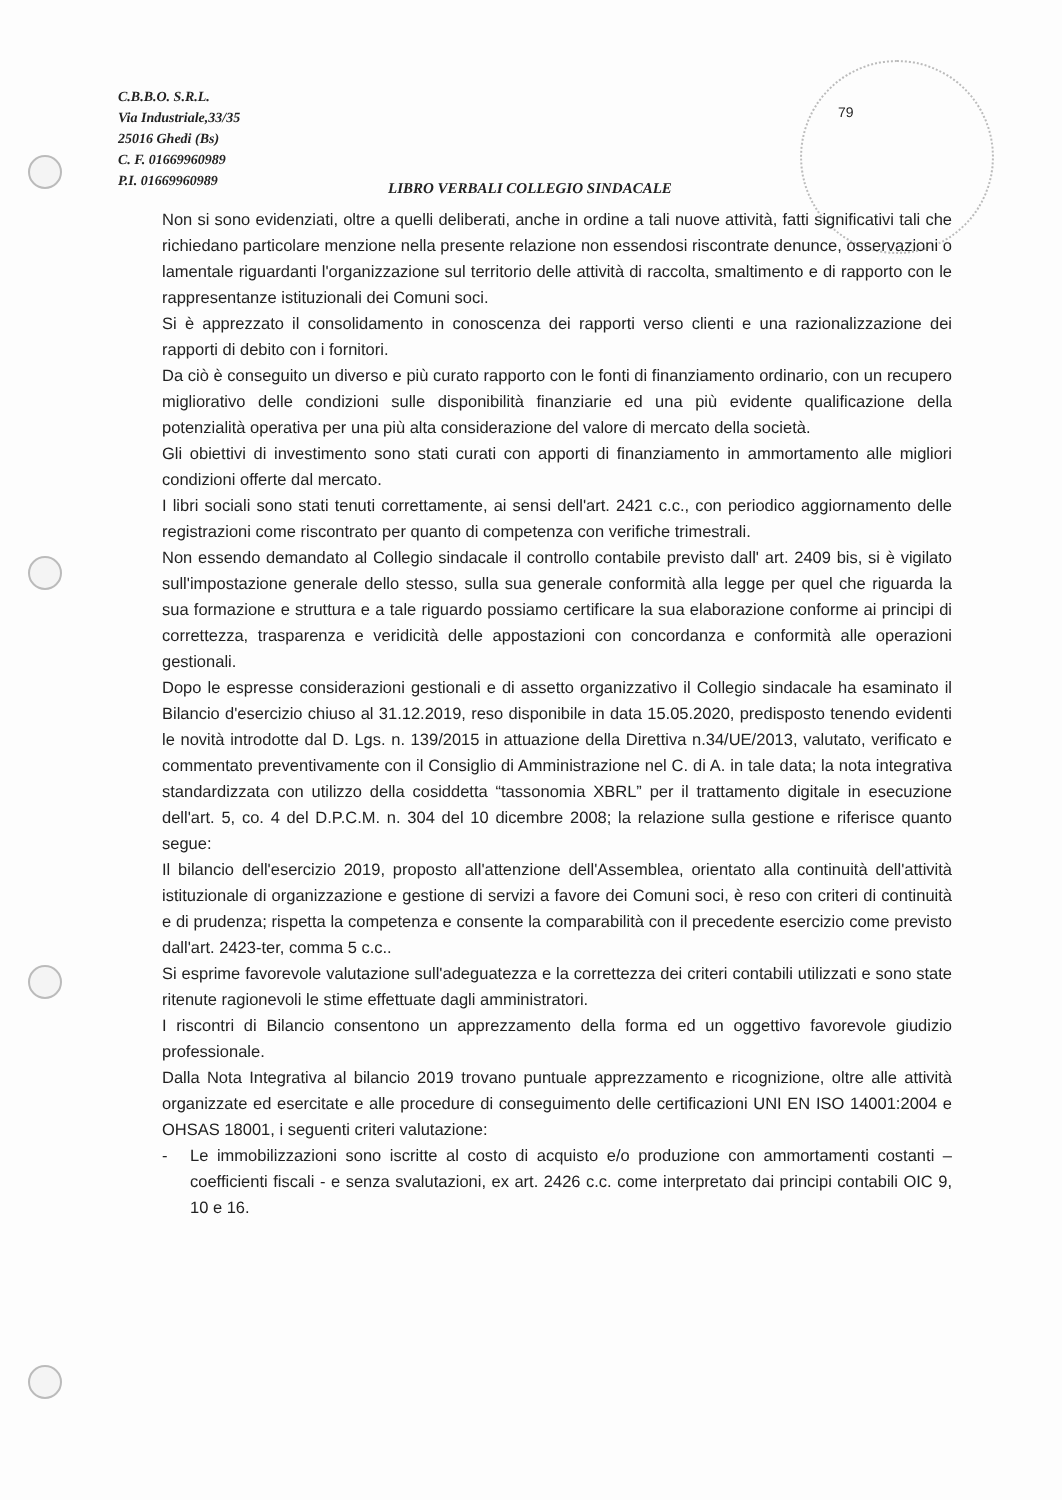C.B.B.O. S.R.L.
Via Industriale,33/35
25016 Ghedi (Bs)
C. F. 01669960989
P.I. 01669960989
79
LIBRO VERBALI COLLEGIO SINDACALE
Non si sono evidenziati, oltre a quelli deliberati, anche in ordine a tali nuove attività, fatti significativi tali che richiedano particolare menzione nella presente relazione non essendosi riscontrate denunce, osservazioni o lamentale riguardanti l'organizzazione sul territorio delle attività di raccolta, smaltimento e di rapporto con le rappresentanze istituzionali dei Comuni soci.
Si è apprezzato il consolidamento in conoscenza dei rapporti verso clienti e una razionalizzazione dei rapporti di debito con i fornitori.
Da ciò è conseguito un diverso e più curato rapporto con le fonti di finanziamento ordinario, con un recupero migliorativo delle condizioni sulle disponibilità finanziarie ed una più evidente qualificazione della potenzialità operativa per una più alta considerazione del valore di mercato della società.
Gli obiettivi di investimento sono stati curati con apporti di finanziamento in ammortamento alle migliori condizioni offerte dal mercato.
I libri sociali sono stati tenuti correttamente, ai sensi dell'art. 2421 c.c., con periodico aggiornamento delle registrazioni come riscontrato per quanto di competenza con verifiche trimestrali.
Non essendo demandato al Collegio sindacale il controllo contabile previsto dall' art. 2409 bis, si è vigilato sull'impostazione generale dello stesso, sulla sua generale conformità alla legge per quel che riguarda la sua formazione e struttura e a tale riguardo possiamo certificare la sua elaborazione conforme ai principi di correttezza, trasparenza e veridicità delle appostazioni con concordanza e conformità alle operazioni gestionali.
Dopo le espresse considerazioni gestionali e di assetto organizzativo il Collegio sindacale ha esaminato il Bilancio d'esercizio chiuso al 31.12.2019, reso disponibile in data 15.05.2020, predisposto tenendo evidenti le novità introdotte dal D. Lgs. n. 139/2015 in attuazione della Direttiva n.34/UE/2013, valutato, verificato e commentato preventivamente con il Consiglio di Amministrazione nel C. di A. in tale data; la nota integrativa standardizzata con utilizzo della cosiddetta “tassonomia XBRL” per il trattamento digitale in esecuzione dell'art. 5, co. 4 del D.P.C.M. n. 304 del 10 dicembre 2008; la relazione sulla gestione e riferisce quanto segue:
Il bilancio dell'esercizio 2019, proposto all'attenzione dell'Assemblea, orientato alla continuità dell'attività istituzionale di organizzazione e gestione di servizi a favore dei Comuni soci, è reso con criteri di continuità e di prudenza; rispetta la competenza e consente la comparabilità con il precedente esercizio come previsto dall'art. 2423-ter, comma 5 c.c..
Si esprime favorevole valutazione sull'adeguatezza e la correttezza dei criteri contabili utilizzati e sono state ritenute ragionevoli le stime effettuate dagli amministratori.
I riscontri di Bilancio consentono un apprezzamento della forma ed un oggettivo favorevole giudizio professionale.
Dalla Nota Integrativa al bilancio 2019 trovano puntuale apprezzamento e ricognizione, oltre alle attività organizzate ed esercitate e alle procedure di conseguimento delle certificazioni UNI EN ISO 14001:2004 e OHSAS 18001, i seguenti criteri valutazione:
- Le immobilizzazioni sono iscritte al costo di acquisto e/o produzione con ammortamenti costanti – coefficienti fiscali - e senza svalutazioni, ex art. 2426 c.c. come interpretato dai principi contabili OIC 9, 10 e 16.